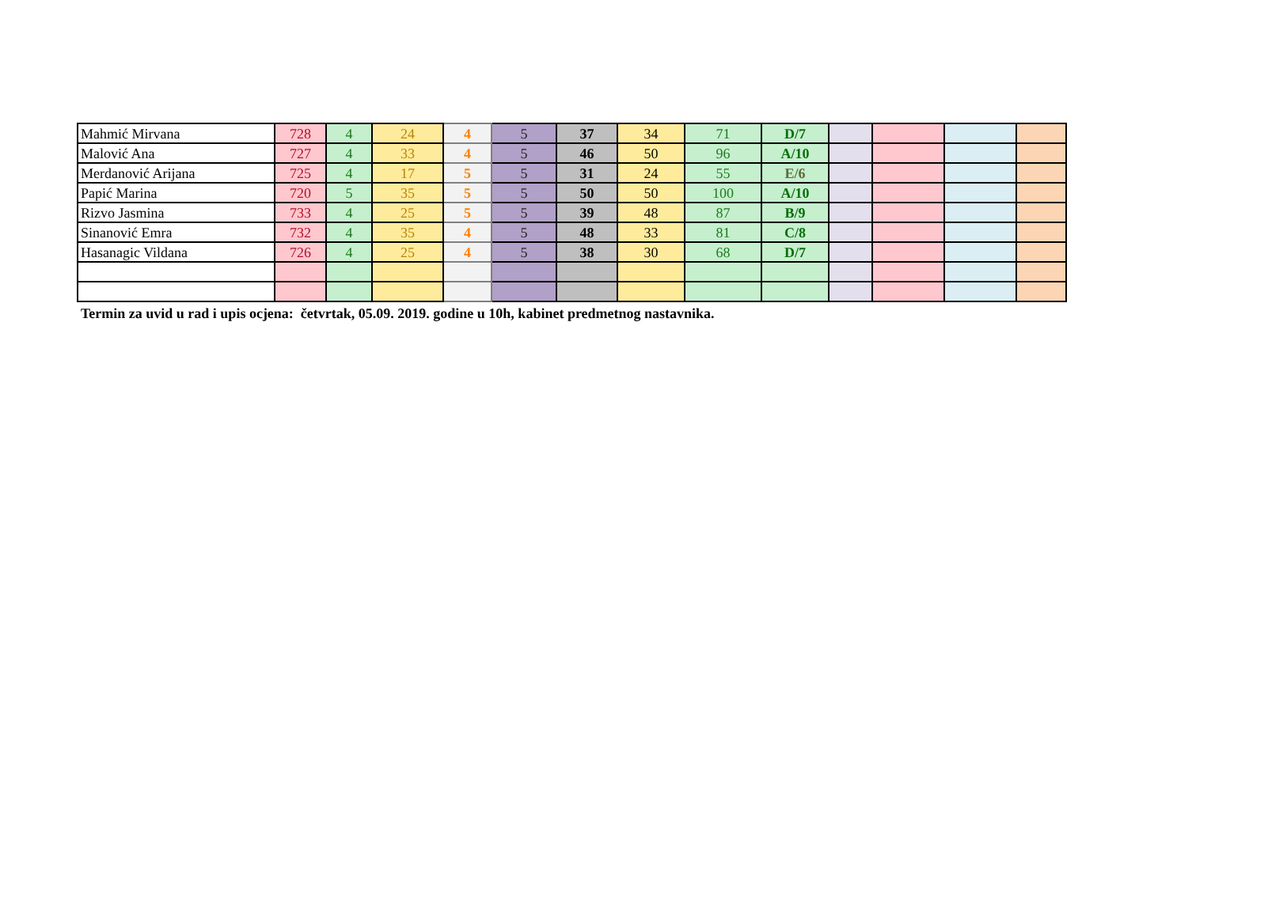| Mahmić Mirvana | 728 | 4 | 24 | 4 | 5 | 37 | 34 | 71 | D/7 | | | | |
| Malović Ana | 727 | 4 | 33 | 4 | 5 | 46 | 50 | 96 | A/10 | | | | |
| Merdanović Arijana | 725 | 4 | 17 | 5 | 5 | 31 | 24 | 55 | E/6 | | | | |
| Papić Marina | 720 | 5 | 35 | 5 | 5 | 50 | 50 | 100 | A/10 | | | | |
| Rizvo Jasmina | 733 | 4 | 25 | 5 | 5 | 39 | 48 | 87 | B/9 | | | | |
| Sinanović Emra | 732 | 4 | 35 | 4 | 5 | 48 | 33 | 81 | C/8 | | | | |
| Hasanagic Vildana | 726 | 4 | 25 | 4 | 5 | 38 | 30 | 68 | D/7 | | | | |
Termin za uvid u rad i upis ocjena: četvrtak, 05.09. 2019. godine u 10h, kabinet predmetnog nastavnika.